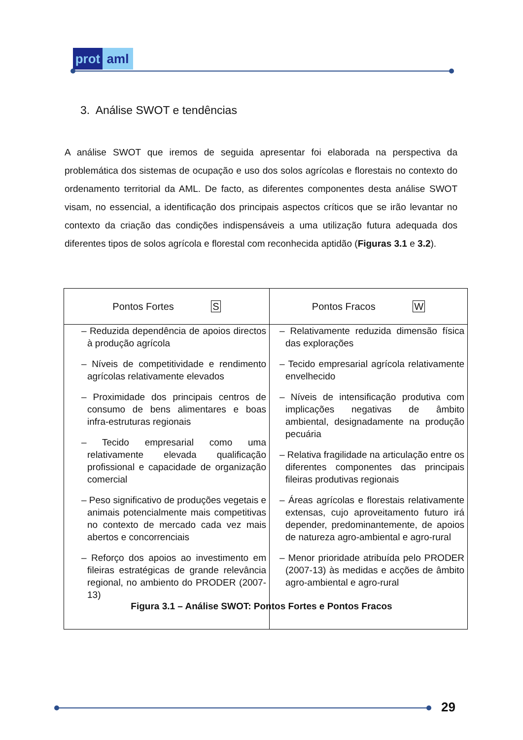prot aml
3. Análise SWOT e tendências
A análise SWOT que iremos de seguida apresentar foi elaborada na perspectiva da problemática dos sistemas de ocupação e uso dos solos agrícolas e florestais no contexto do ordenamento territorial da AML. De facto, as diferentes componentes desta análise SWOT visam, no essencial, a identificação dos principais aspectos críticos que se irão levantar no contexto da criação das condições indispensáveis a uma utilização futura adequada dos diferentes tipos de solos agrícola e florestal com reconhecida aptidão (Figuras 3.1 e 3.2).
| Pontos Fortes S | Pontos Fracos W |
| --- | --- |
| – Reduzida dependência de apoios directos à produção agrícola – Níveis de competitividade e rendimento agrícolas relativamente elevados – Proximidade dos principais centros de consumo de bens alimentares e boas infra-estruturas regionais – Tecido empresarial como uma relativamente elevada qualificação profissional e capacidade de organização comercial – Peso significativo de produções vegetais e animais potencialmente mais competitivas no contexto de mercado cada vez mais abertos e concorrenciais – Reforço dos apoios ao investimento em fileiras estratégicas de grande relevância regional, no ambiento do PRODER (2007-13) | – Relativamente reduzida dimensão física das explorações – Tecido empresarial agrícola relativamente envelhecido – Níveis de intensificação produtiva com implicações negativas de âmbito ambiental, designadamente na produção pecuária – Relativa fragilidade na articulação entre os diferentes componentes das principais fileiras produtivas regionais – Áreas agrícolas e florestais relativamente extensas, cujo aproveitamento futuro irá depender, predominantemente, de apoios de natureza agro-ambiental e agro-rural – Menor prioridade atribuída pelo PRODER (2007-13) às medidas e acções de âmbito agro-ambiental e agro-rural |
Figura 3.1 – Análise SWOT: Pontos Fortes e Pontos Fracos
29